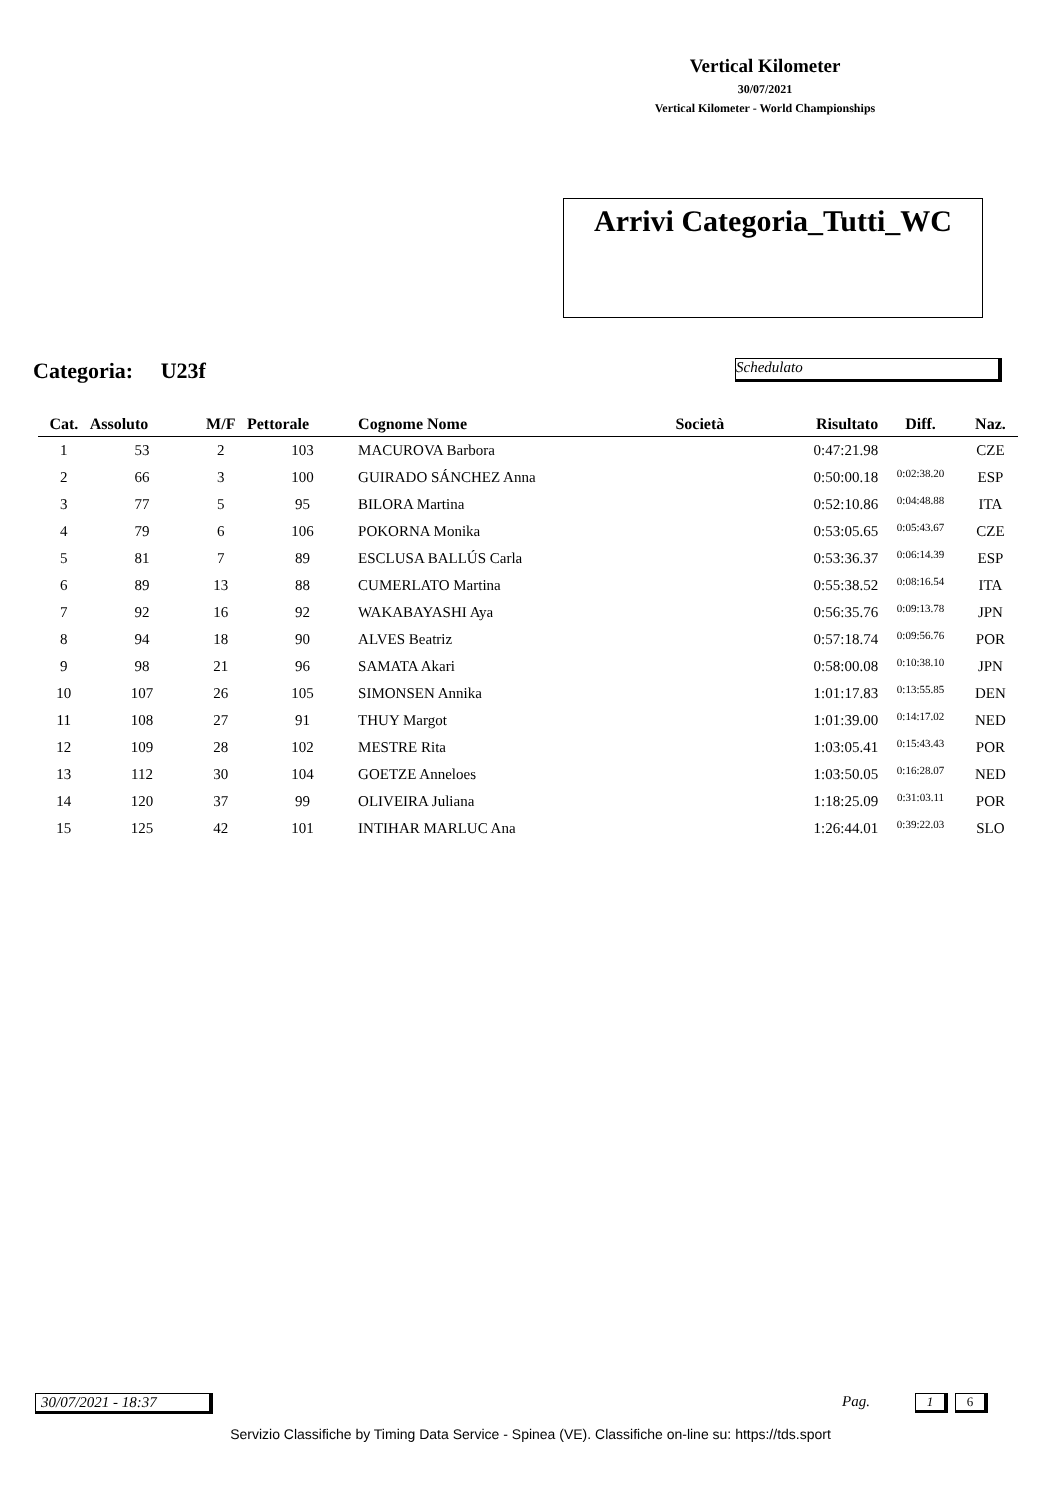Vertical Kilometer
30/07/2021
Vertical Kilometer - World Championships
Arrivi Categoria_Tutti_WC
Categoria: U23f Schedulato
| Cat. | Assoluto | M/F | Pettorale | Cognome Nome | Società | Risultato | Diff. | Naz. |
| --- | --- | --- | --- | --- | --- | --- | --- | --- |
| 1 | 53 | 2 | 103 | MACUROVA Barbora | | 0:47:21.98 | | CZE |
| 2 | 66 | 3 | 100 | GUIRADO SÁNCHEZ Anna | | 0:50:00.18 | 0:02:38.20 | ESP |
| 3 | 77 | 5 | 95 | BILORA Martina | | 0:52:10.86 | 0:04:48.88 | ITA |
| 4 | 79 | 6 | 106 | POKORNA Monika | | 0:53:05.65 | 0:05:43.67 | CZE |
| 5 | 81 | 7 | 89 | ESCLUSA BALLÚS Carla | | 0:53:36.37 | 0:06:14.39 | ESP |
| 6 | 89 | 13 | 88 | CUMERLATO Martina | | 0:55:38.52 | 0:08:16.54 | ITA |
| 7 | 92 | 16 | 92 | WAKABAYASHI Aya | | 0:56:35.76 | 0:09:13.78 | JPN |
| 8 | 94 | 18 | 90 | ALVES Beatriz | | 0:57:18.74 | 0:09:56.76 | POR |
| 9 | 98 | 21 | 96 | SAMATA Akari | | 0:58:00.08 | 0:10:38.10 | JPN |
| 10 | 107 | 26 | 105 | SIMONSEN Annika | | 1:01:17.83 | 0:13:55.85 | DEN |
| 11 | 108 | 27 | 91 | THUY Margot | | 1:01:39.00 | 0:14:17.02 | NED |
| 12 | 109 | 28 | 102 | MESTRE Rita | | 1:03:05.41 | 0:15:43.43 | POR |
| 13 | 112 | 30 | 104 | GOETZE Anneloes | | 1:03:50.05 | 0:16:28.07 | NED |
| 14 | 120 | 37 | 99 | OLIVEIRA Juliana | | 1:18:25.09 | 0:31:03.11 | POR |
| 15 | 125 | 42 | 101 | INTIHAR MARLUC Ana | | 1:26:44.01 | 0:39:22.03 | SLO |
30/07/2021 - 18:37 Pag. 1 6
Servizio Classifiche by Timing Data Service - Spinea (VE). Classifiche on-line su: https://tds.sport